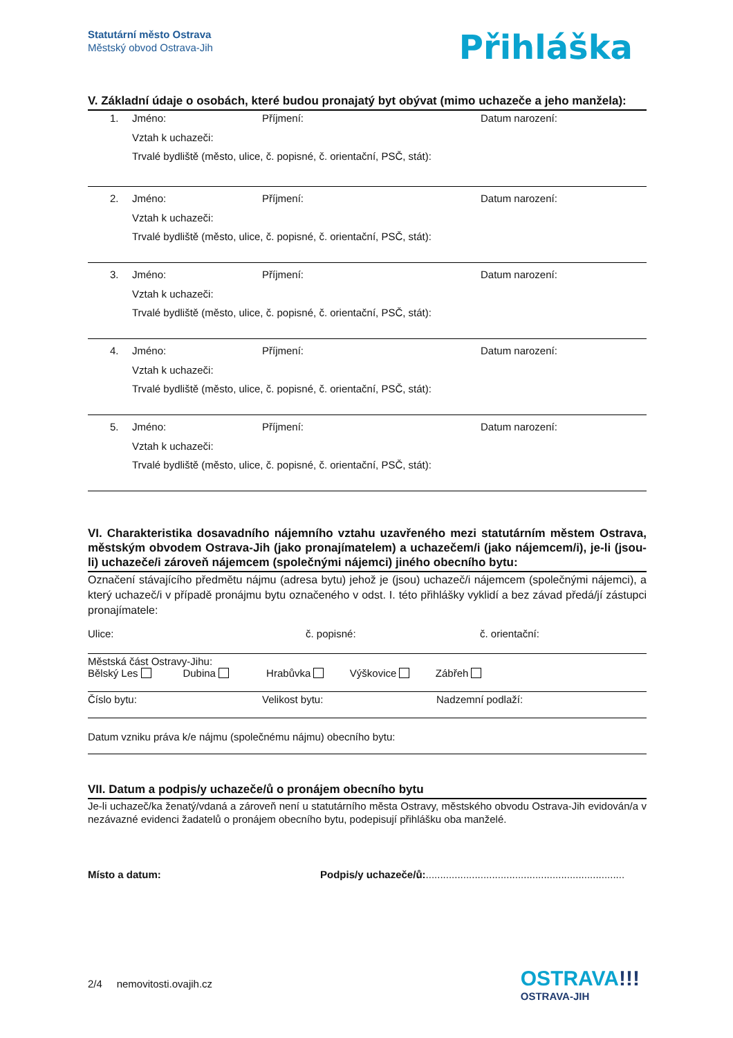Statutární město Ostrava
Městský obvod Ostrava-Jih
Přihláška
V. Základní údaje o osobách, které budou pronajatý byt obývat (mimo uchazeče a jeho manžela):
1. Jméno: Příjmení: Datum narození:
Vztah k uchazeči:
Trvalé bydliště (město, ulice, č. popisné, č. orientační, PSČ, stát):
2. Jméno: Příjmení: Datum narození:
Vztah k uchazeči:
Trvalé bydliště (město, ulice, č. popisné, č. orientační, PSČ, stát):
3. Jméno: Příjmení: Datum narození:
Vztah k uchazeči:
Trvalé bydliště (město, ulice, č. popisné, č. orientační, PSČ, stát):
4. Jméno: Příjmení: Datum narození:
Vztah k uchazeči:
Trvalé bydliště (město, ulice, č. popisné, č. orientační, PSČ, stát):
5. Jméno: Příjmení: Datum narození:
Vztah k uchazeči:
Trvalé bydliště (město, ulice, č. popisné, č. orientační, PSČ, stát):
VI. Charakteristika dosavadního nájemního vztahu uzavřeného mezi statutárním městem Ostrava, městským obvodem Ostrava-Jih (jako pronajímatelem) a uchazečem/i (jako nájemcem/i), je-li (jsou-li) uchazeče/i zároveň nájemcem (společnými nájemci) jiného obecního bytu:
Označení stávajícího předmětu nájmu (adresa bytu) jehož je (jsou) uchazeč/i nájemcem (společnými nájemci), a který uchazeč/i v případě pronájmu bytu označeného v odst. I. této přihlášky vyklidí a bez závad předá/jí zástupci pronajímatele:
Ulice: č. popisné: č. orientační:
Městská část Ostravy-Jihu:
Bělský Les Dubina Hrabůvka Výškovice Zábřeh
Číslo bytu: Velikost bytu: Nadzemní podlaží:
Datum vzniku práva k/e nájmu (společnému nájmu) obecního bytu:
VII. Datum a podpis/y uchazeče/ů o pronájem obecního bytu
Je-li uchazeč/ka ženatý/vdaná a zároveň není u statutárního města Ostravy, městského obvodu Ostrava-Jih evidován/a v nezávazné evidenci žadatelů o pronájem obecního bytu, podepisují přihlášku oba manželé.
Místo a datum: Podpis/y uchazeče/ů:.....................................................................
2/4 nemovitosti.ovajih.cz
OSTRAVA!!!
OSTRAVA-JIH